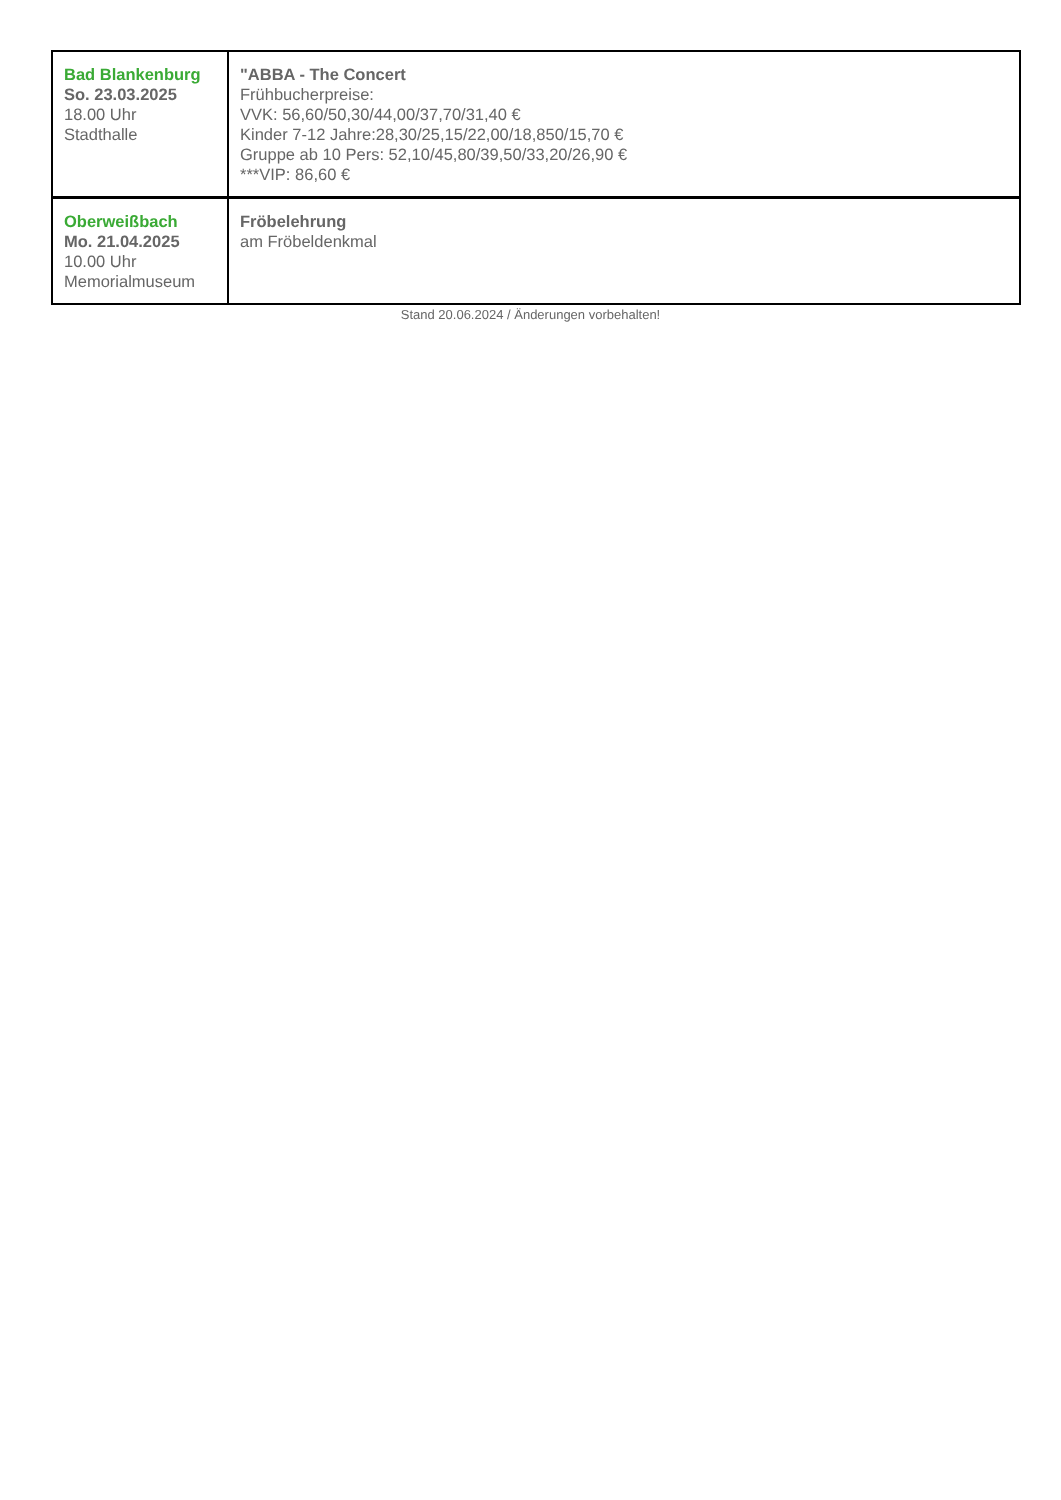| Bad Blankenburg So. 23.03.2025 18.00 Uhr Stadthalle | "ABBA - The Concert Frühbucherpreise: VVK: 56,60/50,30/44,00/37,70/31,40 € Kinder 7-12 Jahre:28,30/25,15/22,00/18,850/15,70 € Gruppe ab 10 Pers: 52,10/45,80/39,50/33,20/26,90 € ***VIP: 86,60 € |
| Oberweißbach Mo. 21.04.2025 10.00 Uhr Memorialmuseum | Fröbelehrung am Fröbeldenkmal |
Stand 20.06.2024 / Änderungen vorbehalten!